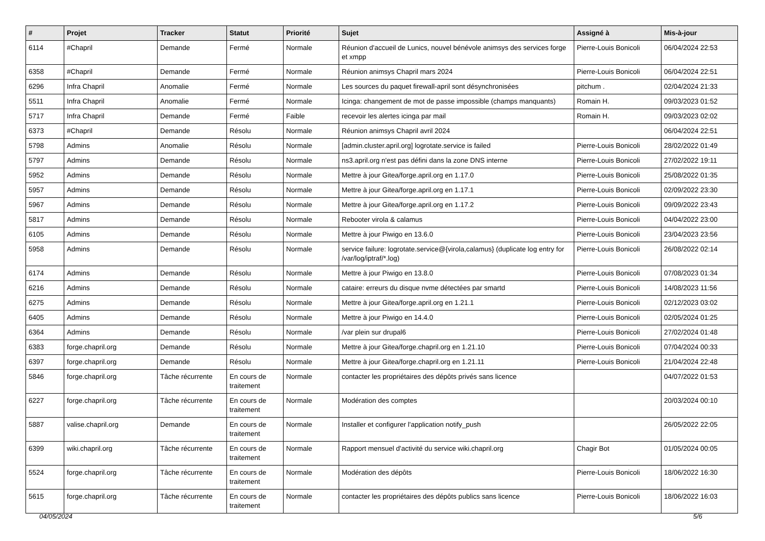| # | Projet | Tracker | Statut | Priorité | Sujet | Assigné à | Mis-à-jour |
| --- | --- | --- | --- | --- | --- | --- | --- |
| 6114 | #Chapril | Demande | Fermé | Normale | Réunion d'accueil de Lunics, nouvel bénévole animsys des services forge et xmpp | Pierre-Louis Bonicoli | 06/04/2024 22:53 |
| 6358 | #Chapril | Demande | Fermé | Normale | Réunion animsys Chapril mars 2024 | Pierre-Louis Bonicoli | 06/04/2024 22:51 |
| 6296 | Infra Chapril | Anomalie | Fermé | Normale | Les sources du paquet firewall-april sont désynchronisées | pitchum . | 02/04/2024 21:33 |
| 5511 | Infra Chapril | Anomalie | Fermé | Normale | Icinga: changement de mot de passe impossible (champs manquants) | Romain H. | 09/03/2023 01:52 |
| 5717 | Infra Chapril | Demande | Fermé | Faible | recevoir les alertes icinga par mail | Romain H. | 09/03/2023 02:02 |
| 6373 | #Chapril | Demande | Résolu | Normale | Réunion animsys Chapril avril 2024 | | 06/04/2024 22:51 |
| 5798 | Admins | Anomalie | Résolu | Normale | [admin.cluster.april.org] logrotate.service is failed | Pierre-Louis Bonicoli | 28/02/2022 01:49 |
| 5797 | Admins | Demande | Résolu | Normale | ns3.april.org n'est pas défini dans la zone DNS interne | Pierre-Louis Bonicoli | 27/02/2022 19:11 |
| 5952 | Admins | Demande | Résolu | Normale | Mettre à jour Gitea/forge.april.org en 1.17.0 | Pierre-Louis Bonicoli | 25/08/2022 01:35 |
| 5957 | Admins | Demande | Résolu | Normale | Mettre à jour Gitea/forge.april.org en 1.17.1 | Pierre-Louis Bonicoli | 02/09/2022 23:30 |
| 5967 | Admins | Demande | Résolu | Normale | Mettre à jour Gitea/forge.april.org en 1.17.2 | Pierre-Louis Bonicoli | 09/09/2022 23:43 |
| 5817 | Admins | Demande | Résolu | Normale | Rebooter virola & calamus | Pierre-Louis Bonicoli | 04/04/2022 23:00 |
| 6105 | Admins | Demande | Résolu | Normale | Mettre à jour Piwigo en 13.6.0 | Pierre-Louis Bonicoli | 23/04/2023 23:56 |
| 5958 | Admins | Demande | Résolu | Normale | service failure: logrotate.service@{virola,calamus} (duplicate log entry for /var/log/iptraf/*.log) | Pierre-Louis Bonicoli | 26/08/2022 02:14 |
| 6174 | Admins | Demande | Résolu | Normale | Mettre à jour Piwigo en 13.8.0 | Pierre-Louis Bonicoli | 07/08/2023 01:34 |
| 6216 | Admins | Demande | Résolu | Normale | cataire: erreurs du disque nvme détectées par smartd | Pierre-Louis Bonicoli | 14/08/2023 11:56 |
| 6275 | Admins | Demande | Résolu | Normale | Mettre à jour Gitea/forge.april.org en 1.21.1 | Pierre-Louis Bonicoli | 02/12/2023 03:02 |
| 6405 | Admins | Demande | Résolu | Normale | Mettre à jour Piwigo en 14.4.0 | Pierre-Louis Bonicoli | 02/05/2024 01:25 |
| 6364 | Admins | Demande | Résolu | Normale | /var plein sur drupal6 | Pierre-Louis Bonicoli | 27/02/2024 01:48 |
| 6383 | forge.chapril.org | Demande | Résolu | Normale | Mettre à jour Gitea/forge.chapril.org en 1.21.10 | Pierre-Louis Bonicoli | 07/04/2024 00:33 |
| 6397 | forge.chapril.org | Demande | Résolu | Normale | Mettre à jour Gitea/forge.chapril.org en 1.21.11 | Pierre-Louis Bonicoli | 21/04/2024 22:48 |
| 5846 | forge.chapril.org | Tâche récurrente | En cours de traitement | Normale | contacter les propriétaires des dépôts privés sans licence | | 04/07/2022 01:53 |
| 6227 | forge.chapril.org | Tâche récurrente | En cours de traitement | Normale | Modération des comptes | | 20/03/2024 00:10 |
| 5887 | valise.chapril.org | Demande | En cours de traitement | Normale | Installer et configurer l'application notify_push | | 26/05/2022 22:05 |
| 6399 | wiki.chapril.org | Tâche récurrente | En cours de traitement | Normale | Rapport mensuel d'activité du service wiki.chapril.org | Chagir Bot | 01/05/2024 00:05 |
| 5524 | forge.chapril.org | Tâche récurrente | En cours de traitement | Normale | Modération des dépôts | Pierre-Louis Bonicoli | 18/06/2022 16:30 |
| 5615 | forge.chapril.org | Tâche récurrente | En cours de traitement | Normale | contacter les propriétaires des dépôts publics sans licence | Pierre-Louis Bonicoli | 18/06/2022 16:03 |
04/05/2024 5/6